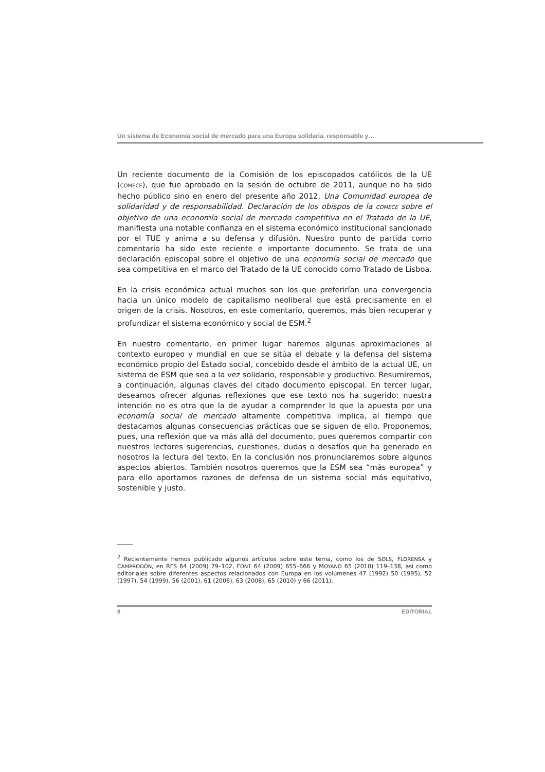Un sistema de Economía social de mercado para una Europa solidaria, responsable y…
Un reciente documento de la Comisión de los episcopados católicos de la UE (COMECE), que fue aprobado en la sesión de octubre de 2011, aunque no ha sido hecho público sino en enero del presente año 2012, Una Comunidad europea de solidaridad y de responsabilidad. Declaración de los obispos de la COMECE sobre el objetivo de una economía social de mercado competitiva en el Tratado de la UE, manifiesta una notable confianza en el sistema económico institucional sancionado por el TUE y anima a su defensa y difusión. Nuestro punto de partida como comentario ha sido este reciente e importante documento. Se trata de una declaración episcopal sobre el objetivo de una economía social de mercado que sea competitiva en el marco del Tratado de la UE conocido como Tratado de Lisboa.
En la crisis económica actual muchos son los que preferirían una convergencia hacia un único modelo de capitalismo neoliberal que está precisamente en el origen de la crisis. Nosotros, en este comentario, queremos, más bien recuperar y profundizar el sistema económico y social de ESM.<sup>2</sup>
En nuestro comentario, en primer lugar haremos algunas aproximaciones al contexto europeo y mundial en que se sitúa el debate y la defensa del sistema económico propio del Estado social, concebido desde el ámbito de la actual UE, un sistema de ESM que sea a la vez solidario, responsable y productivo. Resumiremos, a continuación, algunas claves del citado documento episcopal. En tercer lugar, deseamos ofrecer algunas reflexiones que ese texto nos ha sugerido: nuestra intención no es otra que la de ayudar a comprender lo que la apuesta por una economía social de mercado altamente competitiva implica, al tiempo que destacamos algunas consecuencias prácticas que se siguen de ello. Proponemos, pues, una reflexión que va más allá del documento, pues queremos compartir con nuestros lectores sugerencias, cuestiones, dudas o desafíos que ha generado en nosotros la lectura del texto. En la conclusión nos pronunciaremos sobre algunos aspectos abiertos. También nosotros queremos que la ESM sea “más europea” y para ello aportamos razones de defensa de un sistema social más equitativo, sostenible y justo.
<sup>2</sup> Recientemente hemos publicado algunos artículos sobre este tema, como los de SOLS, FLORENSA y CAMPRODÓN, en RFS 64 (2009) 79–102, FONT 64 (2009) 655–666 y MOYANO 65 (2010) 119–138, así como editoriales sobre diferentes aspectos relacionados con Europa en los volúmenes 47 (1992) 50 (1995), 52 (1997), 54 (1999), 56 (2001), 61 (2006), 63 (2008), 65 (2010) y 66 (2011).
8 EDITORIAL